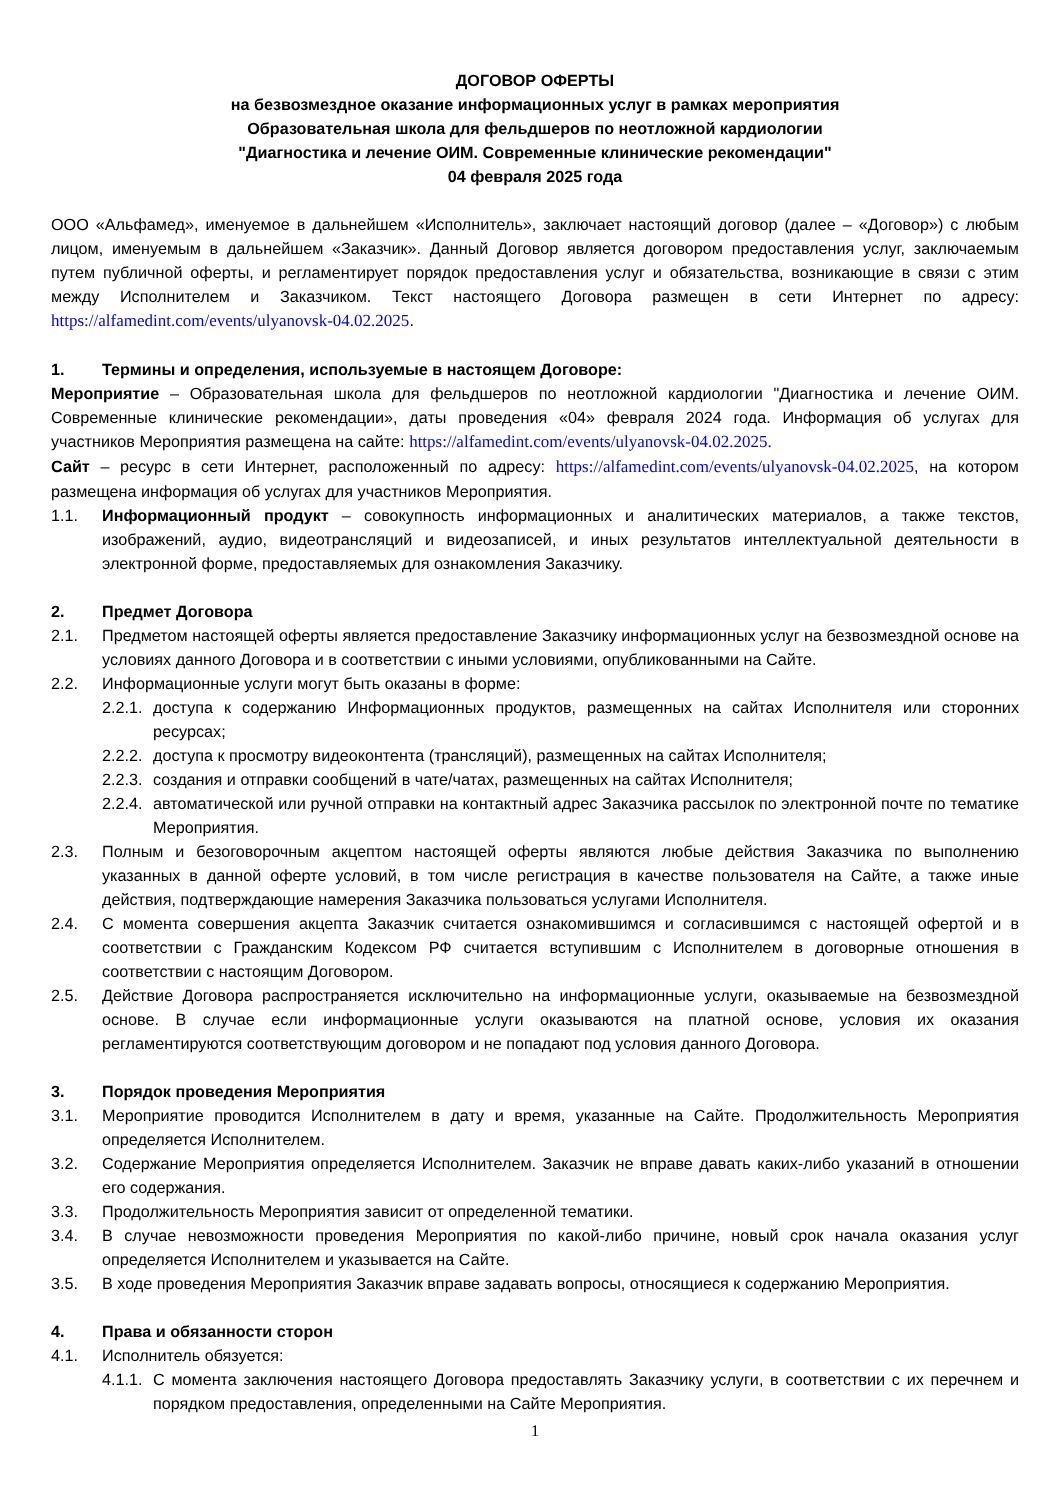ДОГОВОР ОФЕРТЫ
на безвозмездное оказание информационных услуг в рамках мероприятия
Образовательная школа для фельдшеров по неотложной кардиологии
"Диагностика и лечение ОИМ. Современные клинические рекомендации"
04 февраля 2025 года
ООО «Альфамед», именуемое в дальнейшем «Исполнитель», заключает настоящий договор (далее – «Договор») с любым лицом, именуемым в дальнейшем «Заказчик». Данный Договор является договором предоставления услуг, заключаемым путем публичной оферты, и регламентирует порядок предоставления услуг и обязательства, возникающие в связи с этим между Исполнителем и Заказчиком. Текст настоящего Договора размещен в сети Интернет по адресу: https://alfamedint.com/events/ulyanovsk-04.02.2025.
1. Термины и определения, используемые в настоящем Договоре:
Мероприятие – Образовательная школа для фельдшеров по неотложной кардиологии "Диагностика и лечение ОИМ. Современные клинические рекомендации», даты проведения «04» февраля 2024 года. Информация об услугах для участников Мероприятия размещена на сайте: https://alfamedint.com/events/ulyanovsk-04.02.2025.
Сайт – ресурс в сети Интернет, расположенный по адресу: https://alfamedint.com/events/ulyanovsk-04.02.2025, на котором размещена информация об услугах для участников Мероприятия.
1.1. Информационный продукт – совокупность информационных и аналитических материалов, а также текстов, изображений, аудио, видеотрансляций и видеозаписей, и иных результатов интеллектуальной деятельности в электронной форме, предоставляемых для ознакомления Заказчику.
2. Предмет Договора
2.1. Предметом настоящей оферты является предоставление Заказчику информационных услуг на безвозмездной основе на условиях данного Договора и в соответствии с иными условиями, опубликованными на Сайте.
2.2. Информационные услуги могут быть оказаны в форме:
2.2.1. доступа к содержанию Информационных продуктов, размещенных на сайтах Исполнителя или сторонних ресурсах;
2.2.2. доступа к просмотру видеоконтента (трансляций), размещенных на сайтах Исполнителя;
2.2.3. создания и отправки сообщений в чате/чатах, размещенных на сайтах Исполнителя;
2.2.4. автоматической или ручной отправки на контактный адрес Заказчика рассылок по электронной почте по тематике Мероприятия.
2.3. Полным и безоговорочным акцептом настоящей оферты являются любые действия Заказчика по выполнению указанных в данной оферте условий, в том числе регистрация в качестве пользователя на Сайте, а также иные действия, подтверждающие намерения Заказчика пользоваться услугами Исполнителя.
2.4. С момента совершения акцепта Заказчик считается ознакомившимся и согласившимся с настоящей офертой и в соответствии с Гражданским Кодексом РФ считается вступившим с Исполнителем в договорные отношения в соответствии с настоящим Договором.
2.5. Действие Договора распространяется исключительно на информационные услуги, оказываемые на безвозмездной основе. В случае если информационные услуги оказываются на платной основе, условия их оказания регламентируются соответствующим договором и не попадают под условия данного Договора.
3. Порядок проведения Мероприятия
3.1. Мероприятие проводится Исполнителем в дату и время, указанные на Сайте. Продолжительность Мероприятия определяется Исполнителем.
3.2. Содержание Мероприятия определяется Исполнителем. Заказчик не вправе давать каких-либо указаний в отношении его содержания.
3.3. Продолжительность Мероприятия зависит от определенной тематики.
3.4. В случае невозможности проведения Мероприятия по какой-либо причине, новый срок начала оказания услуг определяется Исполнителем и указывается на Сайте.
3.5. В ходе проведения Мероприятия Заказчик вправе задавать вопросы, относящиеся к содержанию Мероприятия.
4. Права и обязанности сторон
4.1. Исполнитель обязуется:
4.1.1. С момента заключения настоящего Договора предоставлять Заказчику услуги, в соответствии с их перечнем и порядком предоставления, определенными на Сайте Мероприятия.
1